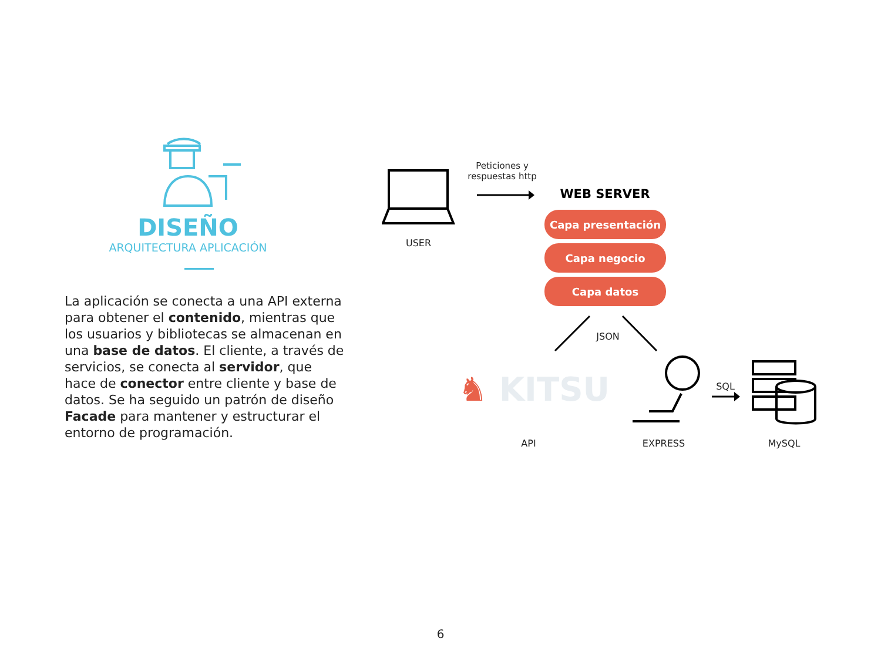DISEÑO
ARQUITECTURA APLICACIÓN
La aplicación se conecta a una API externa para obtener el contenido, mientras que los usuarios y bibliotecas se almacenan en una base de datos. El cliente, a través de servicios, se conecta al servidor, que hace de conector entre cliente y base de datos. Se ha seguido un patrón de diseño Facade para mantener y estructurar el entorno de programación.
USER
Peticiones y respuestas http
WEB SERVER
Capa presentación
Capa negocio
Capa datos
JSON
♞ KITSU
API EXPRESS
SQL
MySQL
6